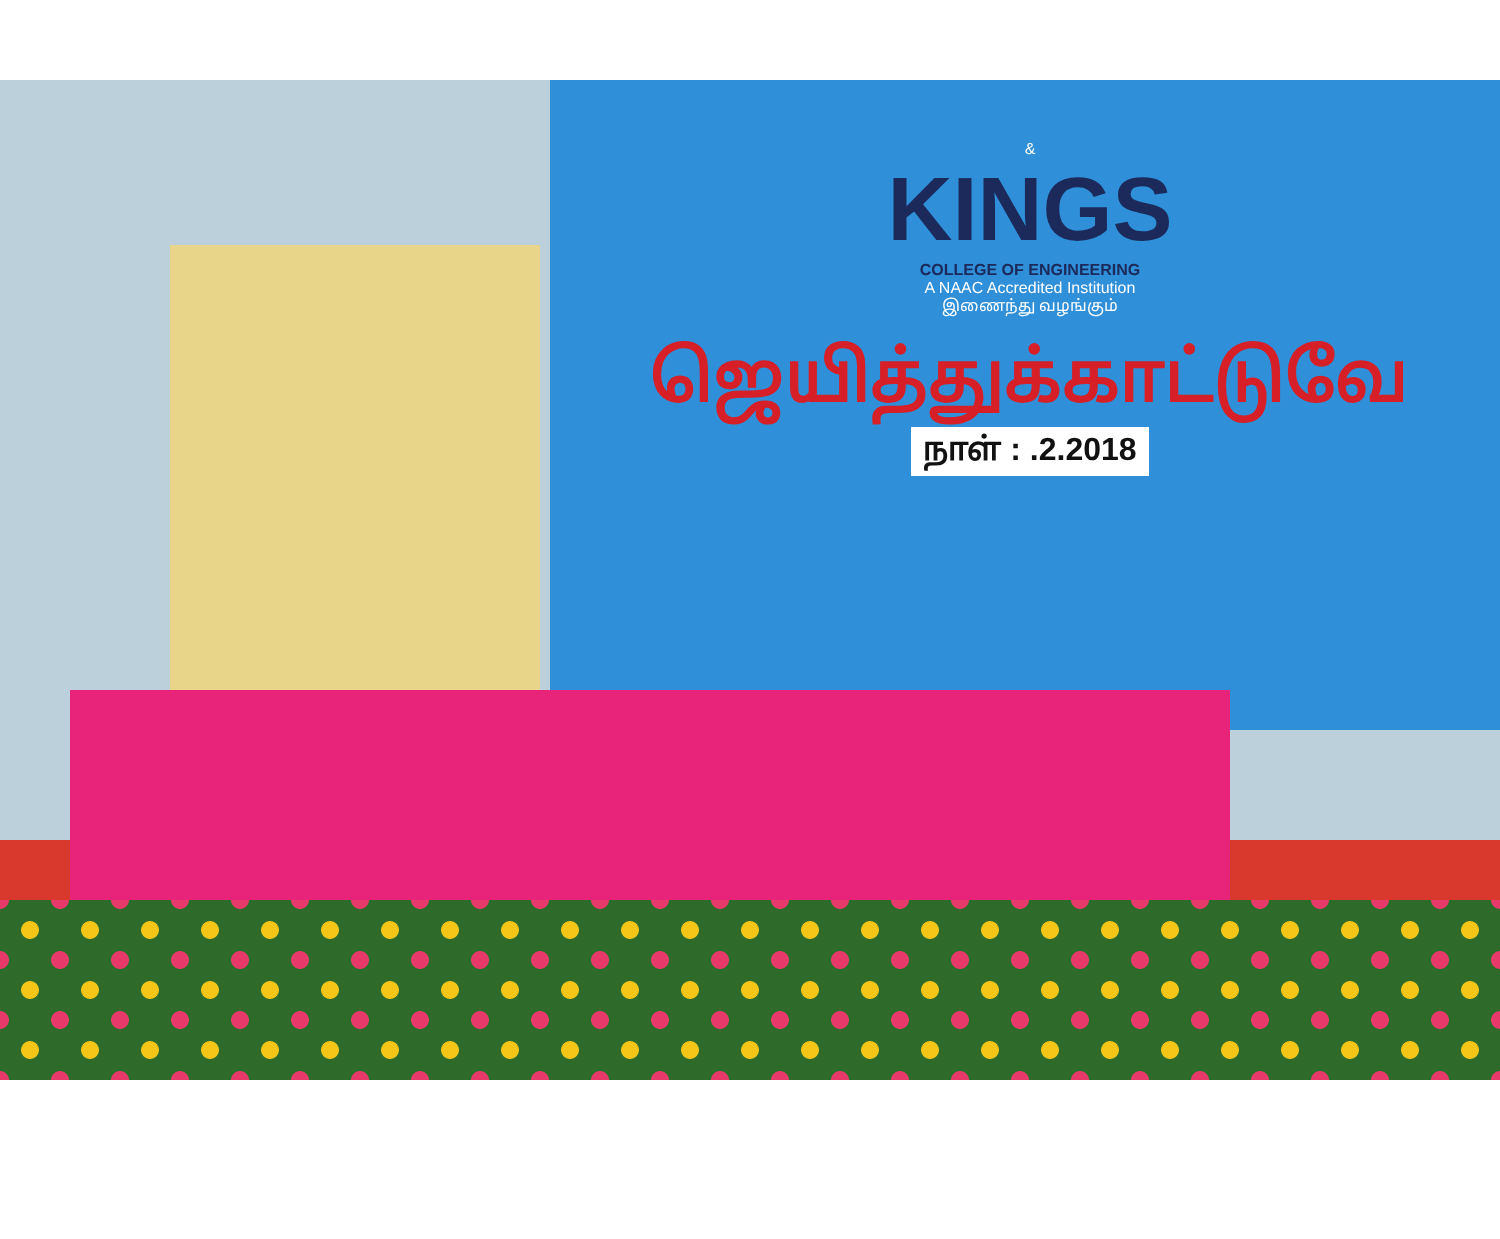&
KINGS
COLLEGE OF ENGINEERING
A NAAC Accredited Institution
இணைந்து வழங்கும்
ஜெயித்துக்காட்டுவே
நாள் : .2.2018